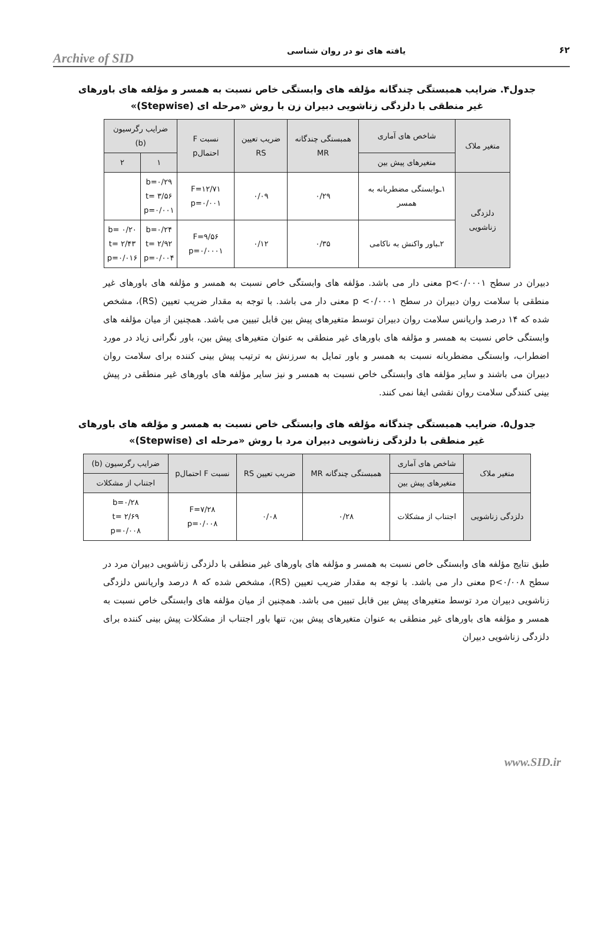Archive of SID یافته های نو در روان شناسی ۶۲
جدول۴. ضرایب همبستگی چندگانه مؤلفه های وابستگی خاص نسبت به همسر و مؤلفه های باورهای غیر منطقی با دلزدگی زناشویی دبیران زن با روش «مرحله ای (Stepwise)»
| متغیر ملاک | شاخص های آماری | همبستگی چندگانه MR | ضریب تعیین RS | نسبت F احتمالp | ضرایب رگرسیون (b) | |
| --- | --- | --- | --- | --- | --- | --- |
| | متغیرهای پیش بین | | | | ۱ | ۲ |
| دلزدگی زناشویی | ۱ـوابستگی مضطربانه به همسر | ۰/۲۹ | ۰/۰۹ | F=۱۲/۷۱ p=۰/۰۰۱ | b=۰/۲۹ t= ۳/۵۶ p=۰/۰۰۱ | |
| | ۲ـباور واکنش به ناکامی | ۰/۳۵ | ۰/۱۲ | F=۹/۵۶ p=۰/۰۰۰۱ | b=۰/۲۴ t= ۲/۹۲ p=۰/۰۰۴ | b= ۰/۲۰ t= ۲/۴۳ p=۰/۰۱۶ |
دبیران در سطح p<۰/۰۰۰۱ معنی دار می باشد. مؤلفه های وابستگی خاص نسبت به همسر و مؤلفه های باورهای غیر منطقی با سلامت روان دبیران در سطح p <۰/۰۰۰۱ معنی دار می باشد. با توجه به مقدار ضریب تعیین (RS)، مشخص شده که ۱۴ درصد واریانس سلامت روان دبیران توسط متغیرهای پیش بین قابل تبیین می باشد. همچنین از میان مؤلفه های وابستگی خاص نسبت به همسر و مؤلفه های باورهای غیر منطقی به عنوان متغیرهای پیش بین، باور نگرانی زیاد در مورد اضطراب، وابستگی مضطربانه نسبت به همسر و باور تمایل به سرزنش به ترتیب پیش بینی کننده برای سلامت روان دبیران می باشند و سایر مؤلفه های وابستگی خاص نسبت به همسر و نیز سایر مؤلفه های باورهای غیر منطقی در پیش بینی کنندگی سلامت روان نقشی ایفا نمی کنند.
جدول۵. ضرایب همبستگی چندگانه مؤلفه های وابستگی خاص نسبت به همسر و مؤلفه های باورهای غیر منطقی با دلزدگی زناشویی دبیران مرد با روش «مرحله ای (Stepwise)»
| متغیر ملاک | شاخص های آماری | همبستگی چندگانه MR | ضریب تعیین RS | نسبت F احتمالp | ضرایب رگرسیون (b) |
| --- | --- | --- | --- | --- | --- |
| | متغیرهای پیش بین | | | | اجتناب از مشکلات |
| دلزدگی زناشویی | اجتناب از مشکلات | ۰/۲۸ | ۰/۰۸ | F=۷/۲۸ p=۰/۰۰۸ | b=۰/۲۸ t= ۲/۶۹ p=۰/۰۰۸ |
طبق نتایج مؤلفه های وابستگی خاص نسبت به همسر و مؤلفه های باورهای غیر منطقی با دلزدگی زناشویی دبیران مرد در سطح p<۰/۰۰۸ معنی دار می باشد. با توجه به مقدار ضریب تعیین (RS)، مشخص شده که ۸ درصد واریانس دلزدگی زناشویی دبیران مرد توسط متغیرهای پیش بین قابل تبیین می باشد. همچنین از میان مؤلفه های وابستگی خاص نسبت به همسر و مؤلفه های باورهای غیر منطقی به عنوان متغیرهای پیش بین، تنها باور اجتناب از مشکلات پیش بینی کننده برای دلزدگی زناشویی دبیران
www.SID.ir